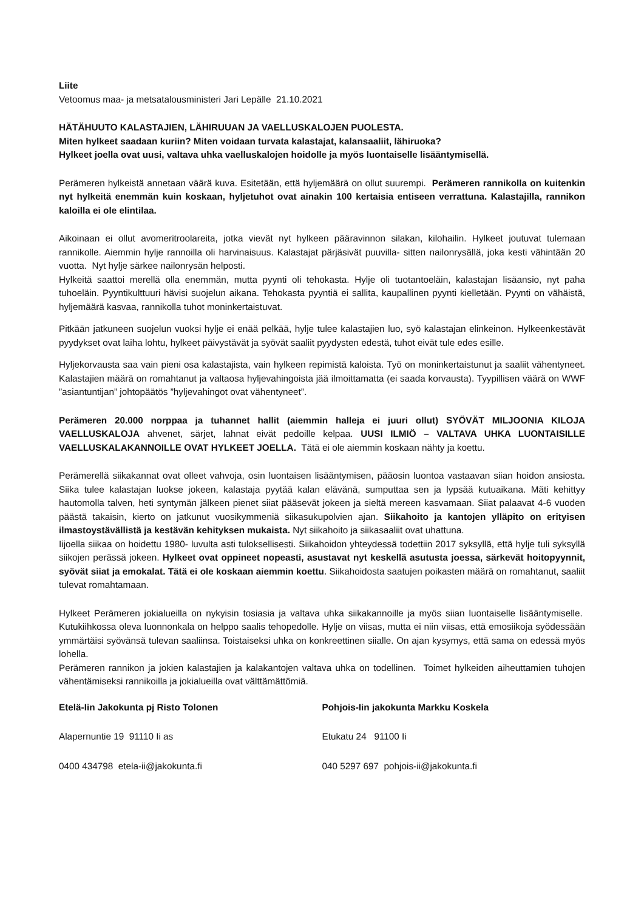Liite
Vetoomus maa- ja metsatalousministeri Jari Lepälle 21.10.2021
HÄTÄHUUTO KALASTAJIEN, LÄHIRUUAN JA VAELLUSKALOJEN PUOLESTA.
Miten hylkeet saadaan kuriin? Miten voidaan turvata kalastajat, kalansaaliit, lähiruoka?
Hylkeet joella ovat uusi, valtava uhka vaelluskalojen hoidolle ja myös luontaiselle lisääntymisellä.
Perämeren hylkeistä annetaan väärä kuva. Esitetään, että hyljemäärä on ollut suurempi. Perämeren rannikolla on kuitenkin nyt hylkeitä enemmän kuin koskaan, hyljetuhot ovat ainakin 100 kertaisia entiseen verrattuna. Kalastajilla, rannikon kaloilla ei ole elintilaa.
Aikoinaan ei ollut avomeritroolareita, jotka vievät nyt hylkeen pääravinnon silakan, kilohailin. Hylkeet joutuvat tulemaan rannikolle. Aiemmin hylje rannoilla oli harvinaisuus. Kalastajat pärjäsivät puuvilla- sitten nailonrysällä, joka kesti vähintään 20 vuotta. Nyt hylje särkee nailonrysän helposti.
Hylkeitä saattoi merellä olla enemmän, mutta pyynti oli tehokasta. Hylje oli tuotantoeläin, kalastajan lisäansio, nyt paha tuhoeläin. Pyyntikulttuuri hävisi suojelun aikana. Tehokasta pyyntiä ei sallita, kaupallinen pyynti kielletään. Pyynti on vähäistä, hyljemäärä kasvaa, rannikolla tuhot moninkertaistuvat.
Pitkään jatkuneen suojelun vuoksi hylje ei enää pelkää, hylje tulee kalastajien luo, syö kalastajan elinkeinon. Hylkeenkestävät pyydykset ovat laiha lohtu, hylkeet päivystävät ja syövät saaliit pyydysten edestä, tuhot eivät tule edes esille.
Hyljekorvausta saa vain pieni osa kalastajista, vain hylkeen repimistä kaloista. Työ on moninkertaistunut ja saaliit vähentyneet. Kalastajien määrä on romahtanut ja valtaosa hyljevahingoista jää ilmoittamatta (ei saada korvausta). Tyypillisen väärä on WWF ”asiantuntijan” johtopäätös ”hyljevahingot ovat vähentyneet”.
Perämeren 20.000 norppaa ja tuhannet hallit (aiemmin halleja ei juuri ollut) SYÖVÄT MILJOONIA KILOJA VAELLUSKALOJA ahvenet, särjet, lahnat eivät pedoille kelpaa. UUSI ILMIÖ – VALTAVA UHKA LUONTAISILLE VAELLUSKALAKANNOILLE OVAT HYLKEET JOELLA. Tätä ei ole aiemmin koskaan nähty ja koettu.
Perämerellä siikakannat ovat olleet vahvoja, osin luontaisen lisääntymisen, pääosin luontoa vastaavan siian hoidon ansiosta. Siika tulee kalastajan luokse jokeen, kalastaja pyytää kalan elävänä, sumputtaa sen ja lypsää kutuaikana. Mäti kehittyy hautomolla talven, heti syntymän jälkeen pienet siiat pääsevät jokeen ja sieltä mereen kasvamaan. Siiat palaavat 4-6 vuoden päästä takaisin, kierto on jatkunut vuosikymmeniä siikasukupolvien ajan. Siikahoito ja kantojen ylläpito on erityisen ilmastoystävällistä ja kestävän kehityksen mukaista. Nyt siikahoito ja siikasaaliit ovat uhattuna.
Iijoella siikaa on hoidettu 1980- luvulta asti tuloksellisesti. Siikahoidon yhteydessä todettiin 2017 syksyllä, että hylje tuli syksyllä siikojen perässä jokeen. Hylkeet ovat oppineet nopeasti, asustavat nyt keskellä asutusta joessa, särkevät hoitopyynnit, syövät siiat ja emokalat. Tätä ei ole koskaan aiemmin koettu. Siikahoidosta saatujen poikasten määrä on romahtanut, saaliit tulevat romahtamaan.
Hylkeet Perämeren jokialueilla on nykyisin tosiasia ja valtava uhka siikakannoille ja myös siian luontaiselle lisääntymiselle. Kutukiihkossa oleva luonnonkala on helppo saalis tehopedolle. Hylje on viisas, mutta ei niin viisas, että emosiikoja syödessään ymmärtäisi syövänsä tulevan saaliinsa. Toistaiseksi uhka on konkreettinen siialle. On ajan kysymys, että sama on edessä myös lohella.
Perämeren rannikon ja jokien kalastajien ja kalakantojen valtava uhka on todellinen. Toimet hylkeiden aiheuttamien tuhojen vähentämiseksi rannikoilla ja jokialueilla ovat välttämättömiä.
Etelä-Iin Jakokunta pj Risto Tolonen
Alapernuntie 19 91110 Ii as
0400 434798 etela-ii@jakokunta.fi
Pohjois-Iin jakokunta Markku Koskela
Etukatu 24 91100 Ii
040 5297 697 pohjois-ii@jakokunta.fi